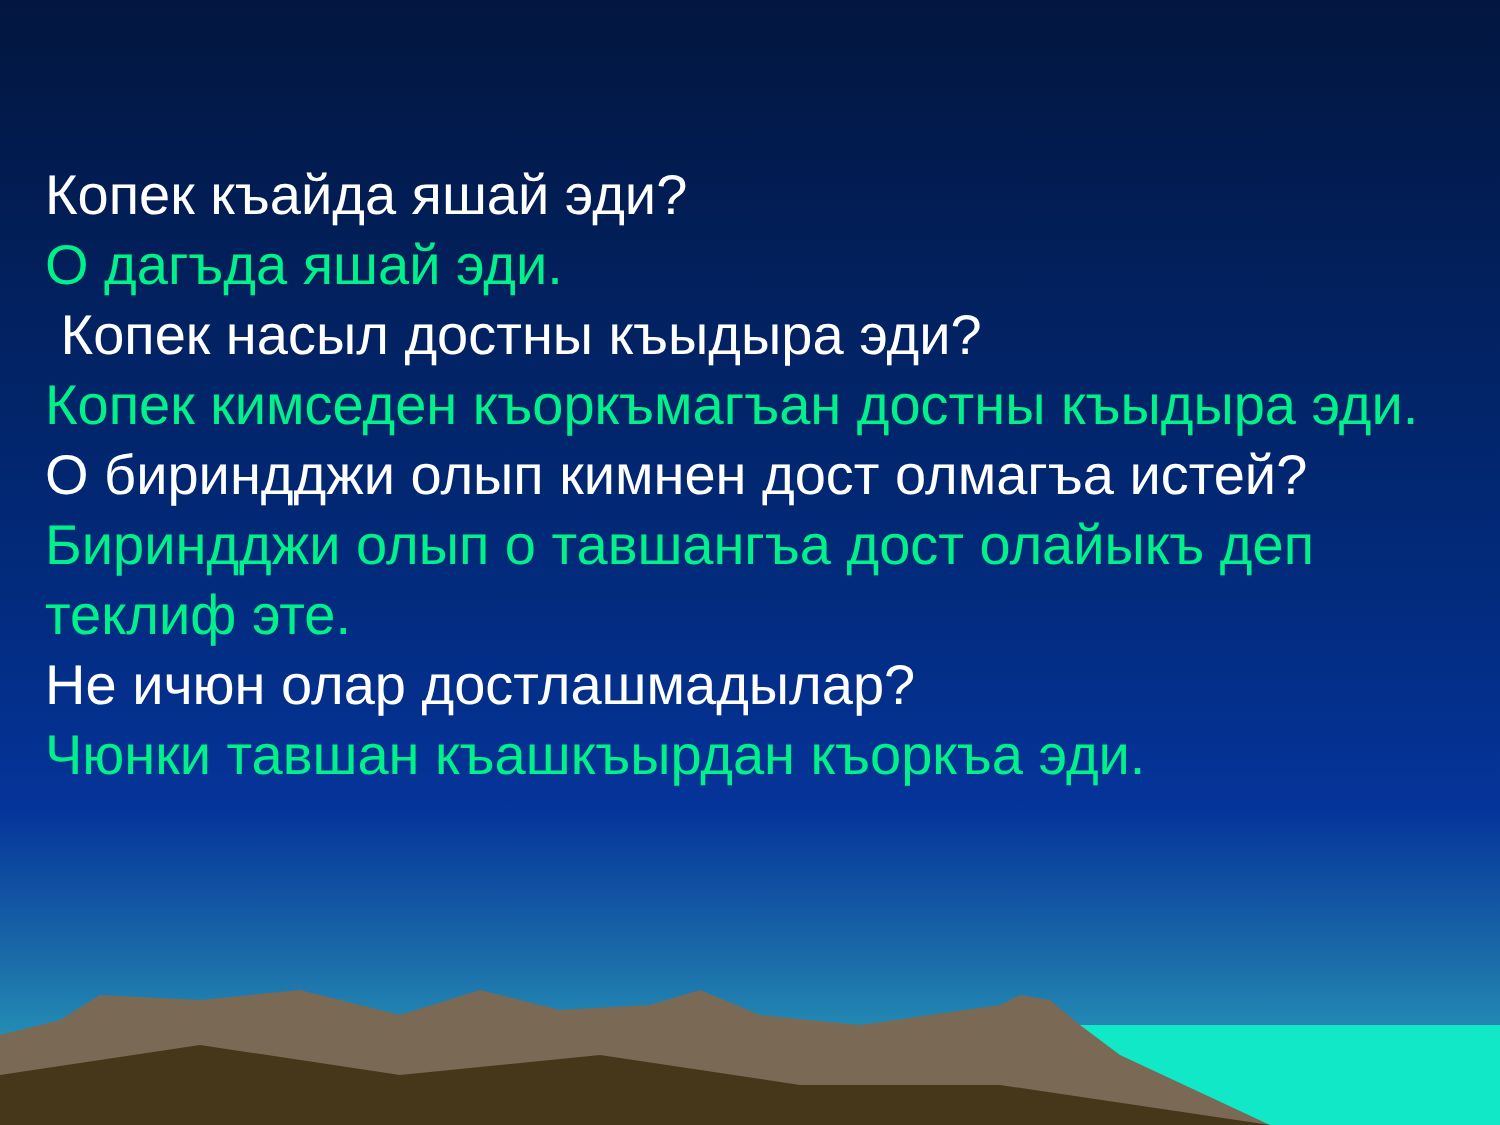Копек къайда яшай эди?
О дагъда яшай эди.
Копек насыл достны къыдыра эди?
Копек кимседен къоркъмагъан достны къыдыра эди.
О бириндджи олып кимнен дост олмагъа истей?
Бириндджи олып о тавшангъа дост олайыкъ деп теклиф эте.
Не ичюн олар достлашмадылар?
Чюнки тавшан къашкъырдан къоркъа эди.